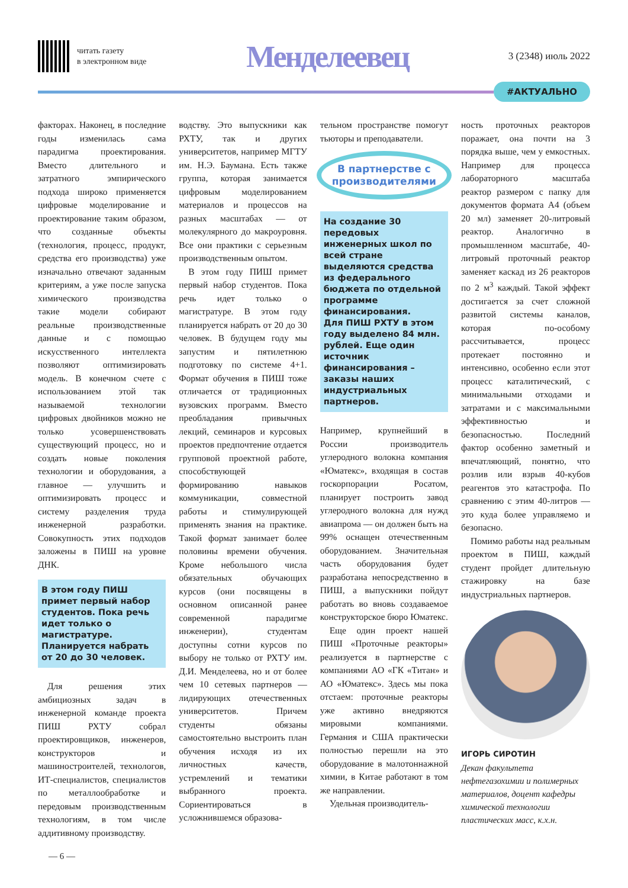читать газету
в электронном виде
Менделеевец
3 (2348) июль 2022
#АКТУАЛЬНО
факторах. Наконец, в последние годы изменилась сама парадигма проектирования. Вместо длительного и затратного эмпирического подхода широко применяется цифровые моделирование и проектирование таким образом, что созданные объекты (технология, процесс, продукт, средства его производства) уже изначально отвечают заданным критериям, а уже после запуска химического производства такие модели собирают реальные производственные данные и с помощью искусственного интеллекта позволяют оптимизировать модель. В конечном счете с использованием этой так называемой технологии цифровых двойников можно не только усовершенствовать существующий процесс, но и создать новые поколения технологии и оборудования, а главное — улучшить и оптимизировать процесс и систему разделения труда инженерной разработки. Совокупность этих подходов заложены в ПИШ на уровне ДНК.
В этом году ПИШ примет первый набор студентов. Пока речь идет только о магистратуре. Планируется набрать от 20 до 30 человек.
Для решения этих амбициозных задач в инженерной команде проекта ПИШ РХТУ собрал проектировщиков, инженеров, конструкторов и машиностроителей, технологов, ИТ-специалистов, специалистов по металлообработке и передовым производственным технологиям, в том числе аддитивному производству.
водству. Это выпускники как РХТУ, так и других университетов, например МГТУ им. Н.Э. Баумана. Есть также группа, которая занимается цифровым моделированием материалов и процессов на разных масштабах — от молекулярного до макроуровня. Все они практики с серьезным производственным опытом.
В этом году ПИШ примет первый набор студентов. Пока речь идет только о магистратуре. В этом году планируется набрать от 20 до 30 человек. В будущем году мы запустим и пятилетнюю подготовку по системе 4+1. Формат обучения в ПИШ тоже отличается от традиционных вузовских программ. Вместо преобладания привычных лекций, семинаров и курсовых проектов предпочтение отдается групповой проектной работе, способствующей формированию навыков коммуникации, совместной работы и стимулирующей применять знания на практике. Такой формат занимает более половины времени обучения. Кроме небольшого числа обязательных обучающих курсов (они посвящены в основном описанной ранее современной парадигме инженерии), студентам доступны сотни курсов по выбору не только от РХТУ им. Д.И. Менделеева, но и от более чем 10 сетевых партнеров — лидирующих отечественных университетов. Причем студенты обязаны самостоятельно выстроить план обучения исходя из их личностных качеств, устремлений и тематики выбранного проекта. Сориентироваться в усложнившемся образова-
тельном пространстве помогут тьюторы и преподаватели.
В партнерстве с производителями
На создание 30 передовых инженерных школ по всей стране выделяются средства из федерального бюджета по отдельной программе финансирования.
Для ПИШ РХТУ в этом году выделено 84 млн. рублей. Еще один источник финансирования – заказы наших индустриальных партнеров.
Например, крупнейший в России производитель углеродного волокна компания «Юматекс», входящая в состав госкорпорации Росатом, планирует построить завод углеродного волокна для нужд авиапрома — он должен быть на 99% оснащен отечественным оборудованием. Значительная часть оборудования будет разработана непосредственно в ПИШ, а выпускники пойдут работать во вновь создаваемое конструкторское бюро Юматекс.
Еще один проект нашей ПИШ «Проточные реакторы» реализуется в партнерстве с компаниями АО «ГК «Титан» и АО «Юматекс». Здесь мы пока отстаем: проточные реакторы уже активно внедряются мировыми компаниями. Германия и США практически полностью перешли на это оборудование в малотоннажной химии, в Китае работают в том же направлении.
Удельная производитель-
ность проточных реакторов поражает, она почти на 3 порядка выше, чем у емкостных. Например для процесса лабораторного масштаба реактор размером с папку для документов формата А4 (объем 20 мл) заменяет 20-литровый реактор. Аналогично в промышленном масштабе, 40-литровый проточный реактор заменяет каскад из 26 реакторов по 2 м<sup>3</sup> каждый. Такой эффект достигается за счет сложной развитой системы каналов, которая по-особому рассчитывается, процесс протекает постоянно и интенсивно, особенно если этот процесс каталитический, с минимальными отходами и затратами и с максимальными эффективностью и безопасностью. Последний фактор особенно заметный и впечатляющий, понятно, что розлив или взрыв 40-кубов реагентов это катастрофа. По сравнению с этим 40-литров — это куда более управляемо и безопасно.
Помимо работы над реальным проектом в ПИШ, каждый студент пройдет длительную стажировку на базе индустриальных партнеров.
ИГОРЬ СИРОТИН
Декан факультета нефтегазохимии и полимерных материалов, доцент кафедры химической технологии пластических масс, к.х.н.
— 6 —